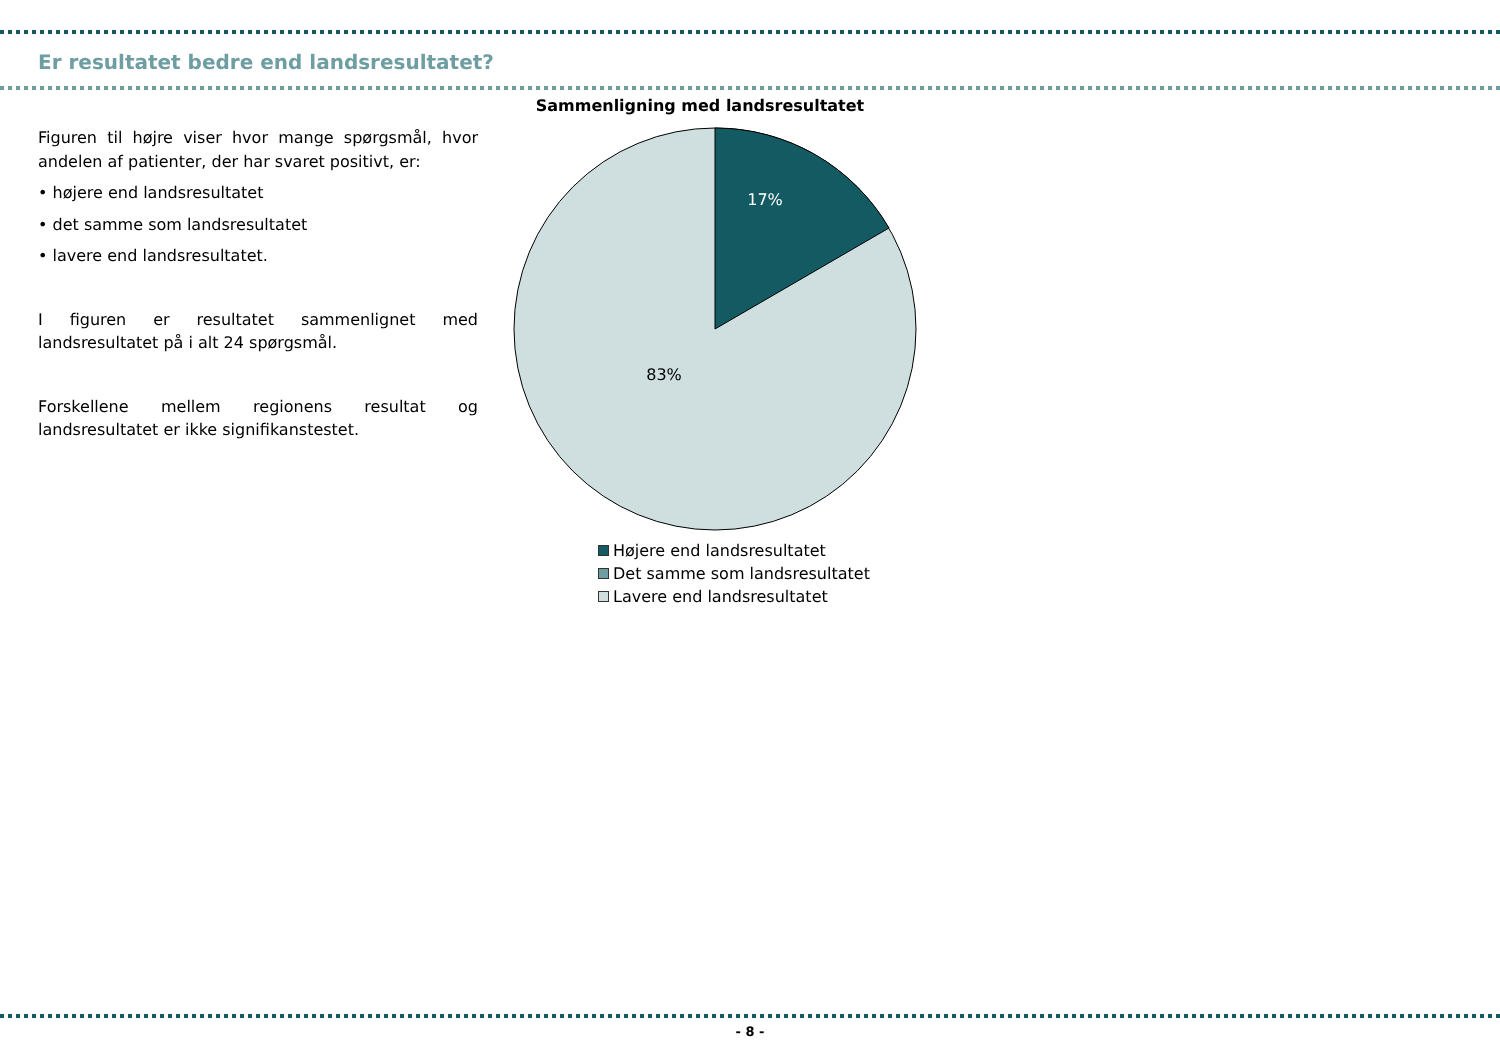Er resultatet bedre end landsresultatet?
Figuren til højre viser hvor mange spørgsmål, hvor andelen af patienter, der har svaret positivt, er:
• højere end landsresultatet
• det samme som landsresultatet
• lavere end landsresultatet.
I figuren er resultatet sammenlignet med landsresultatet på i alt 24 spørgsmål.
Forskellene mellem regionens resultat og landsresultatet er ikke signifikanstestet.
Sammenligning med landsresultatet
17%
83%
Højere end landsresultatet
Det samme som landsresultatet
Lavere end landsresultatet
- 8 -